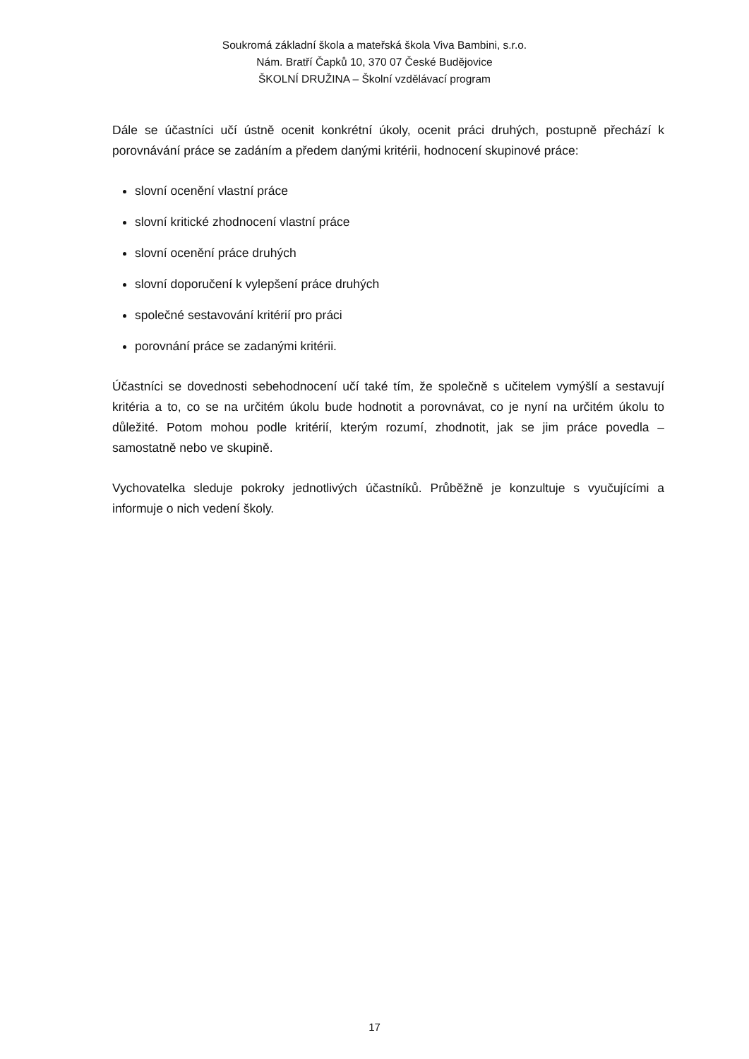Soukromá základní škola a mateřská škola Viva Bambini, s.r.o.
Nám. Bratří Čapků 10, 370 07 České Budějovice
ŠKOLNÍ DRUŽINA – Školní vzdělávací program
Dále se účastníci učí ústně ocenit konkrétní úkoly, ocenit práci druhých, postupně přechází k porovnávání práce se zadáním a předem danými kritérii, hodnocení skupinové práce:
slovní ocenění vlastní práce
slovní kritické zhodnocení vlastní práce
slovní ocenění práce druhých
slovní doporučení k vylepšení práce druhých
společné sestavování kritérií pro práci
porovnání práce se zadanými kritérii.
Účastníci se dovednosti sebehodnocení učí také tím, že společně s učitelem vymýšlí a sestavují kritéria a to, co se na určitém úkolu bude hodnotit a porovnávat, co je nyní na určitém úkolu to důležité. Potom mohou podle kritérií, kterým rozumí, zhodnotit, jak se jim práce povedla – samostatně nebo ve skupině.
Vychovatelka sleduje pokroky jednotlivých účastníků. Průběžně je konzultuje s vyučujícími a informuje o nich vedení školy.
17